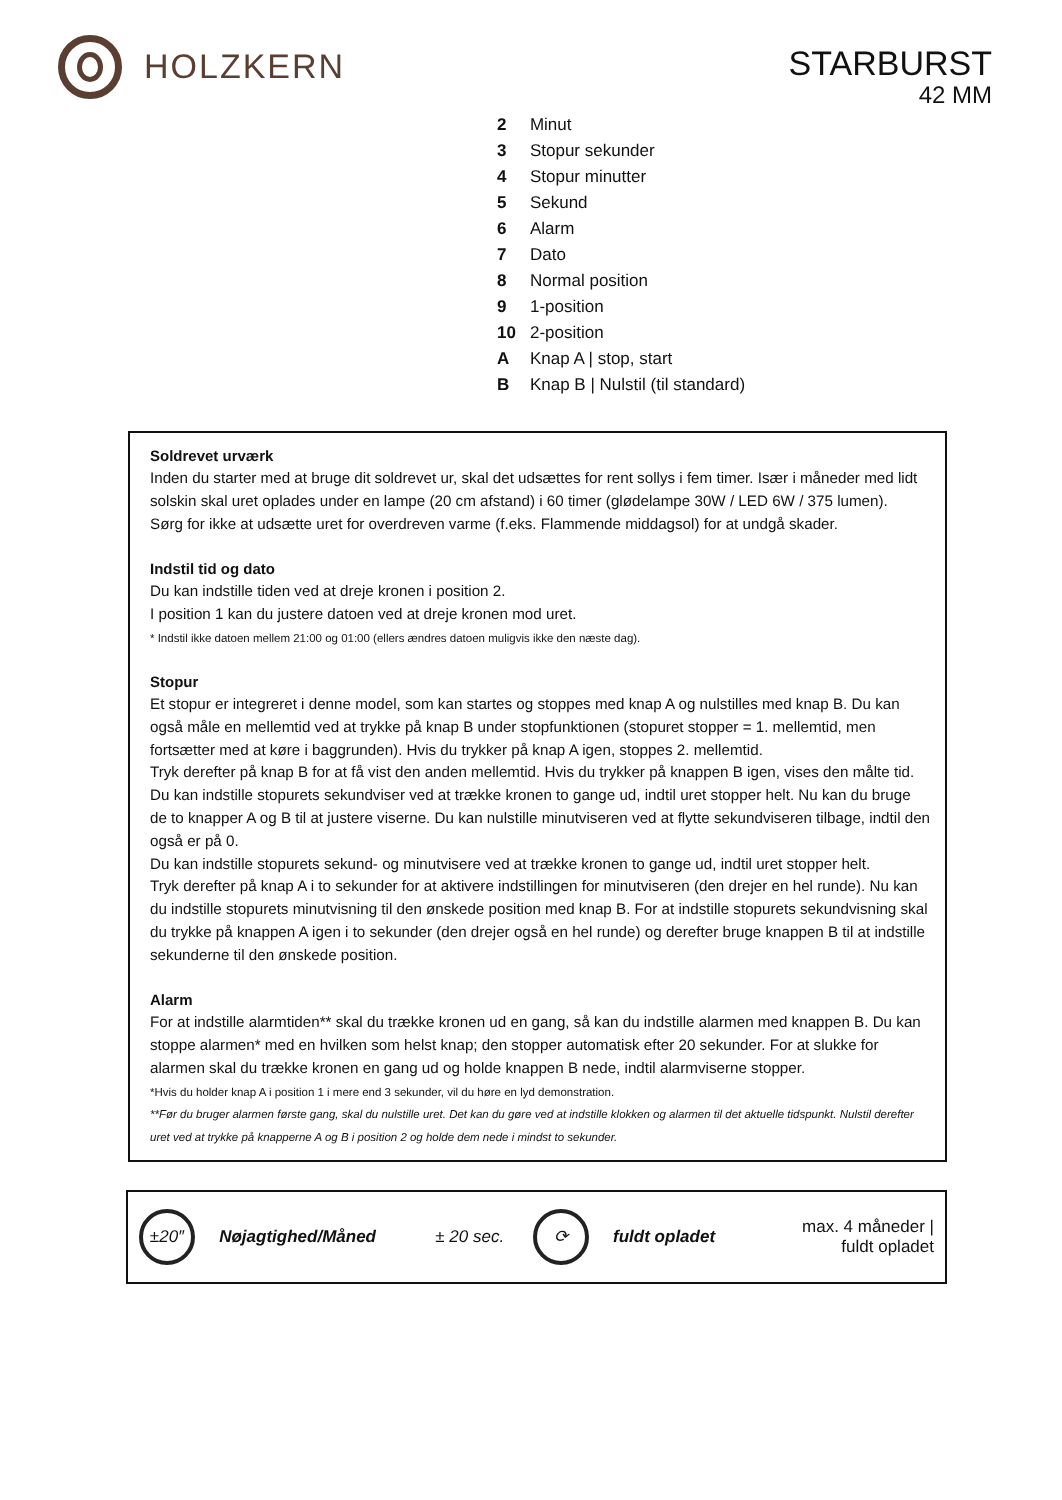HOLZKERN
STARBURST
42 MM
| 2 | Minut |
| 3 | Stopur sekunder |
| 4 | Stopur minutter |
| 5 | Sekund |
| 6 | Alarm |
| 7 | Dato |
| 8 | Normal position |
| 9 | 1-position |
| 10 | 2-position |
| A | Knap A / stop, start |
| B | Knap B / Nulstil (til standard) |
Soldrevet urværk
Inden du starter med at bruge dit soldrevet ur, skal det udsættes for rent sollys i fem timer. Især i måneder med lidt solskin skal uret oplades under en lampe (20 cm afstand) i 60 timer (glødelampe 30W / LED 6W / 375 lumen).
Sørg for ikke at udsætte uret for overdreven varme (f.eks. Flammende middagsol) for at undgå skader.
Indstil tid og dato
Du kan indstille tiden ved at dreje kronen i position 2.
I position 1 kan du justere datoen ved at dreje kronen mod uret.
* Indstil ikke datoen mellem 21:00 og 01:00 (ellers ændres datoen muligvis ikke den næste dag).
Stopur
Et stopur er integreret i denne model, som kan startes og stoppes med knap A og nulstilles med knap B. Du kan også måle en mellemtid ved at trykke på knap B under stopfunktionen (stopuret stopper = 1. mellemtid, men fortsætter med at køre i baggrunden). Hvis du trykker på knap A igen, stoppes 2. mellemtid.
Tryk derefter på knap B for at få vist den anden mellemtid. Hvis du trykker på knappen B igen, vises den målte tid.
Du kan indstille stopurets sekundviser ved at trække kronen to gange ud, indtil uret stopper helt. Nu kan du bruge de to knapper A og B til at justere viserne. Du kan nulstille minutviseren ved at flytte sekundviseren tilbage, indtil den også er på 0.
Du kan indstille stopurets sekund- og minutvisere ved at trække kronen to gange ud, indtil uret stopper helt.
Tryk derefter på knap A i to sekunder for at aktivere indstillingen for minutviseren (den drejer en hel runde). Nu kan du indstille stopurets minutvisning til den ønskede position med knap B. For at indstille stopurets sekundvisning skal du trykke på knappen A igen i to sekunder (den drejer også en hel runde) og derefter bruge knappen B til at indstille sekunderne til den ønskede position.
Alarm
For at indstille alarmtiden** skal du trække kronen ud en gang, så kan du indstille alarmen med knappen B. Du kan stoppe alarmen* med en hvilken som helst knap; den stopper automatisk efter 20 sekunder. For at slukke for alarmen skal du trække kronen en gang ud og holde knappen B nede, indtil alarmviserne stopper.
*Hvis du holder knap A i position 1 i mere end 3 sekunder, vil du høre en lyd demonstration.
**Før du bruger alarmen første gang, skal du nulstille uret. Det kan du gøre ved at indstille klokken og alarmen til det aktuelle tidspunkt. Nulstil derefter uret ved at trykke på knapperne A og B i position 2 og holde dem nede i mindst to sekunder.
| ±20″ | Nøjagtighed/Måned | ± 20 sec. | ⟳ | fuldt opladet | max. 4 måneder / fuldt opladet |